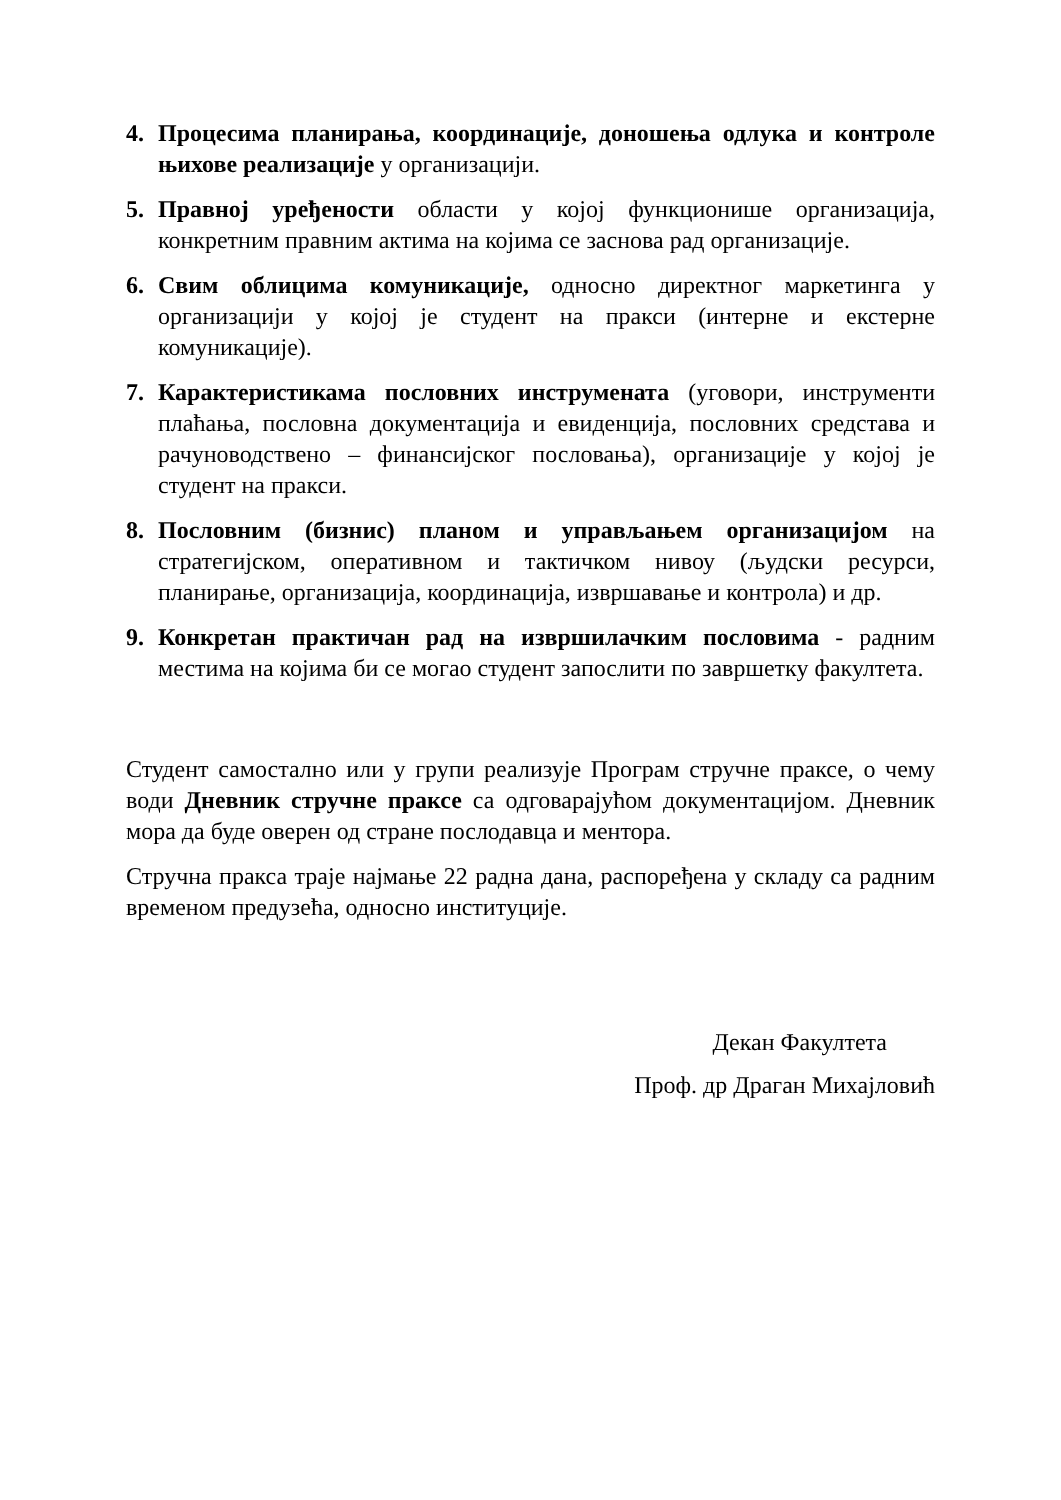4. Процесима планирања, координације, доношења одлука и контроле њихове реализације у организацији.
5. Правној уређености области у којој функционише организација, конкретним правним актима на којима се заснова рад организације.
6. Свим облицима комуникације, односно директног маркетинга у организацији у којој је студент на пракси (интерне и екстерне комуникације).
7. Карактеристикама пословних инструмената (уговори, инструменти плаћања, пословна документација и евиденција, пословних средстава и рачуноводствено – финансијског пословања), организације у којој је студент на пракси.
8. Пословним (бизнис) планом и управљањем организацијом на стратегијском, оперативном и тактичком нивоу (људски ресурси, планирање, организација, координација, извршавање и контрола) и др.
9. Конкретан практичан рад на извршилачким пословима - радним местима на којима би се могао студент запослити по завршетку факултета.
Студент самостално или у групи реализује Програм стручне праксе, о чему води Дневник стручне праксе са одговарајућом документацијом. Дневник мора да буде оверен од стране послодавца и ментора.
Стручна пракса траје најмање 22 радна дана, распоређена у складу са радним временом предузећа, односно институције.
Декан Факултета
Проф. др Драган Михајловић